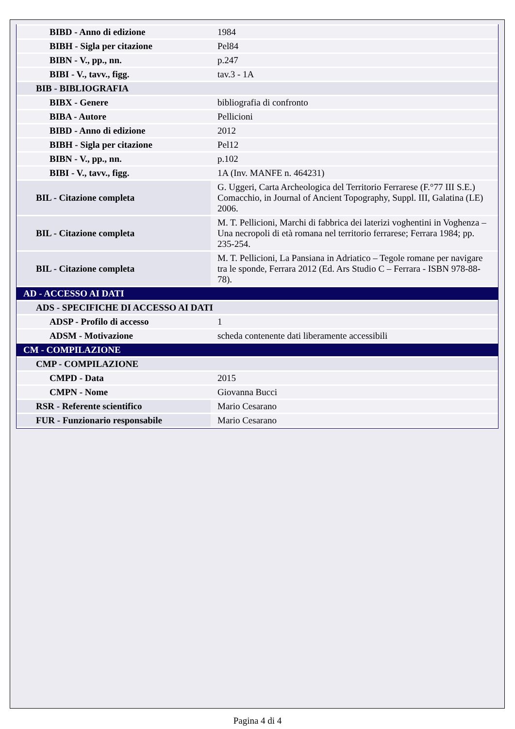| BIBD - Anno di edizione | 1984 |
| BIBH - Sigla per citazione | Pel84 |
| BIBN - V., pp., nn. | p.247 |
| BIBI - V., tavv., figg. | tav.3 - 1A |
| BIB - BIBLIOGRAFIA | |
| BIBX - Genere | bibliografia di confronto |
| BIBA - Autore | Pellicioni |
| BIBD - Anno di edizione | 2012 |
| BIBH - Sigla per citazione | Pel12 |
| BIBN - V., pp., nn. | p.102 |
| BIBI - V., tavv., figg. | 1A (Inv. MANFE n. 464231) |
| BIL - Citazione completa | G. Uggeri, Carta Archeologica del Territorio Ferrarese (F.°77 III S.E.) Comacchio, in Journal of Ancient Topography, Suppl. III, Galatina (LE) 2006. |
| BIL - Citazione completa | M. T. Pellicioni, Marchi di fabbrica dei laterizi voghentini in Voghenza – Una necropoli di età romana nel territorio ferrarese; Ferrara 1984; pp. 235-254. |
| BIL - Citazione completa | M. T. Pellicioni, La Pansiana in Adriatico – Tegole romane per navigare tra le sponde, Ferrara 2012 (Ed. Ars Studio C – Ferrara - ISBN 978-88-78). |
| AD - ACCESSO AI DATI | |
| ADS - SPECIFICHE DI ACCESSO AI DATI | |
| ADSP - Profilo di accesso | 1 |
| ADSM - Motivazione | scheda contenente dati liberamente accessibili |
| CM - COMPILAZIONE | |
| CMP - COMPILAZIONE | |
| CMPD - Data | 2015 |
| CMPN - Nome | Giovanna Bucci |
| RSR - Referente scientifico | Mario Cesarano |
| FUR - Funzionario responsabile | Mario Cesarano |
Pagina 4 di 4